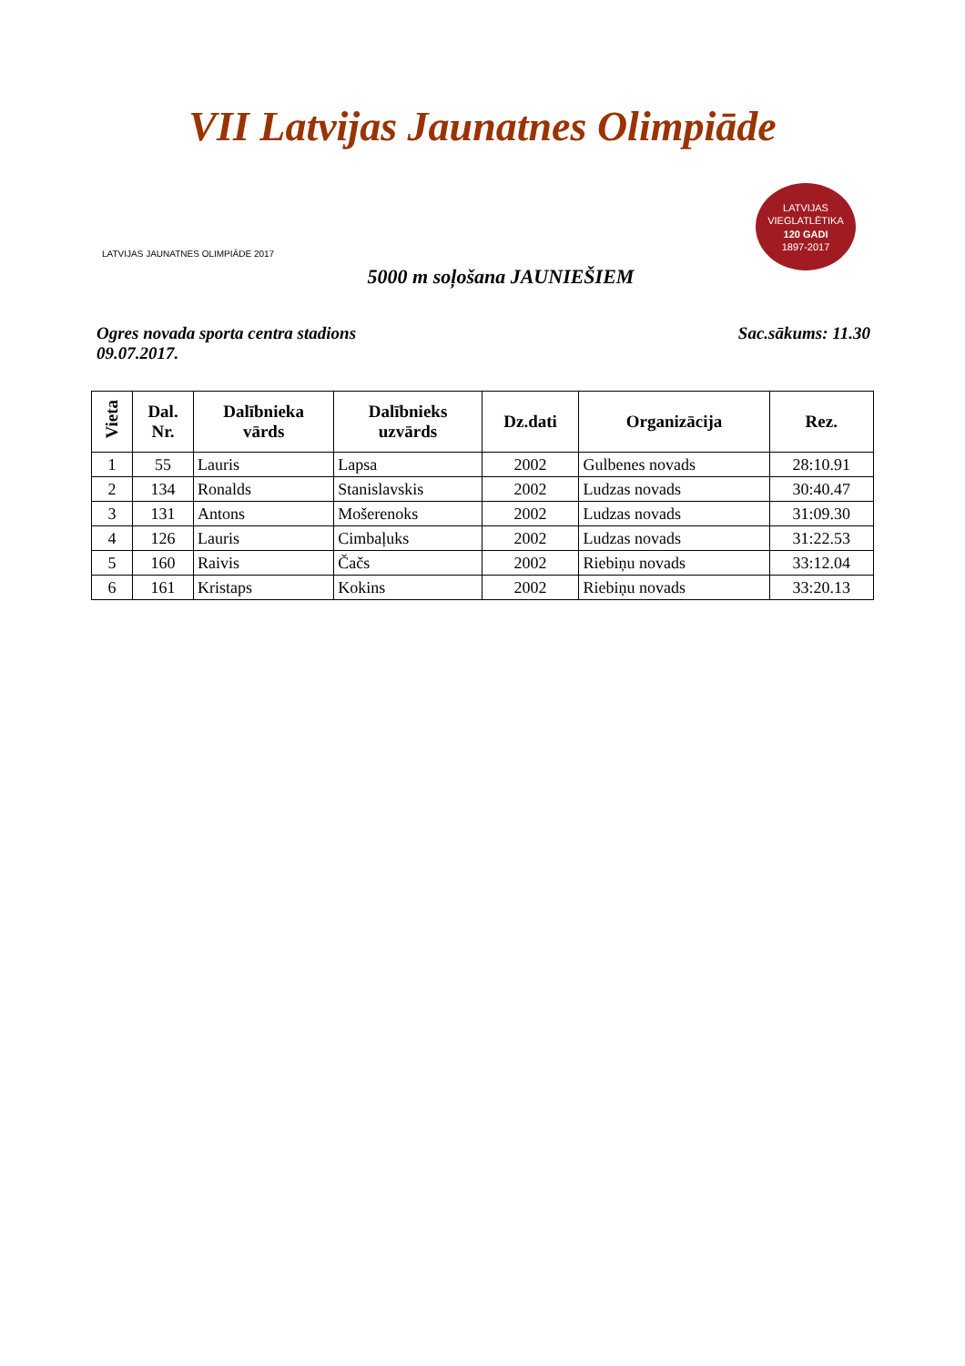VII Latvijas Jaunatnes Olimpiāde
LATVIJAS JAUNATNES OLIMPIĀDE 2017
LATVIJAS VIEGLATLĒTIKA
120 GADI
1897-2017
5000 m soļošana JAUNIEŠIEM
Ogres novada sporta centra stadions
09.07.2017.
Sac.sākums: 11.30
| Vieta | Dal. Nr. | Dalībnieka vārds | Dalībnieks uzvārds | Dz.dati | Organizācija | Rez. |
| --- | --- | --- | --- | --- | --- | --- |
| 1 | 55 | Lauris | Lapsa | 2002 | Gulbenes novads | 28:10.91 |
| 2 | 134 | Ronalds | Stanislavskis | 2002 | Ludzas novads | 30:40.47 |
| 3 | 131 | Antons | Mošerenoks | 2002 | Ludzas novads | 31:09.30 |
| 4 | 126 | Lauris | Cimbaļuks | 2002 | Ludzas novads | 31:22.53 |
| 5 | 160 | Raivis | Čačs | 2002 | Riebiņu novads | 33:12.04 |
| 6 | 161 | Kristaps | Kokins | 2002 | Riebiņu novads | 33:20.13 |